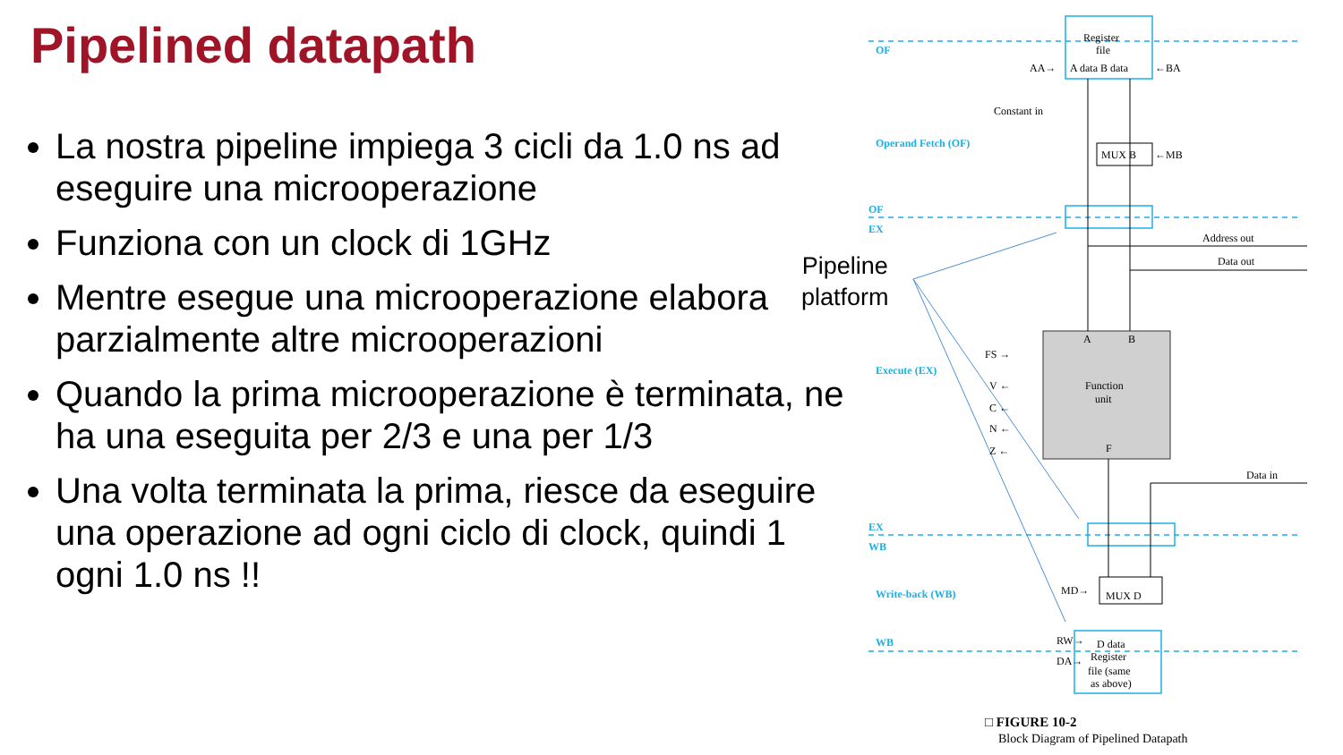Pipelined datapath
La nostra pipeline impiega 3 cicli da 1.0 ns ad eseguire una microoperazione
Funziona con un clock di 1GHz
Mentre esegue una microoperazione elabora parzialmente altre microoperazioni
Quando la prima microoperazione è terminata, ne ha una eseguita per 2/3 e una per 1/3
Una volta terminata la prima, riesce da eseguire una operazione ad ogni ciclo di clock, quindi 1 ogni 1.0 ns !!
Pipeline
platform
OF
OF
EX
EX
WB
WB
Operand Fetch (OF)
Execute (EX)
Write-back (WB)
Register
file
A data B data
AA→
←BA
Constant in
MUX B
←MB
Address out
Data out
A
B
Function
unit
F
FS →
V ←
C ←
N ←
Z ←
Data in
MD→
MUX D
RW→
DA→
D data
Register
file (same
as above)
□ FIGURE 10-2
Block Diagram of Pipelined Datapath